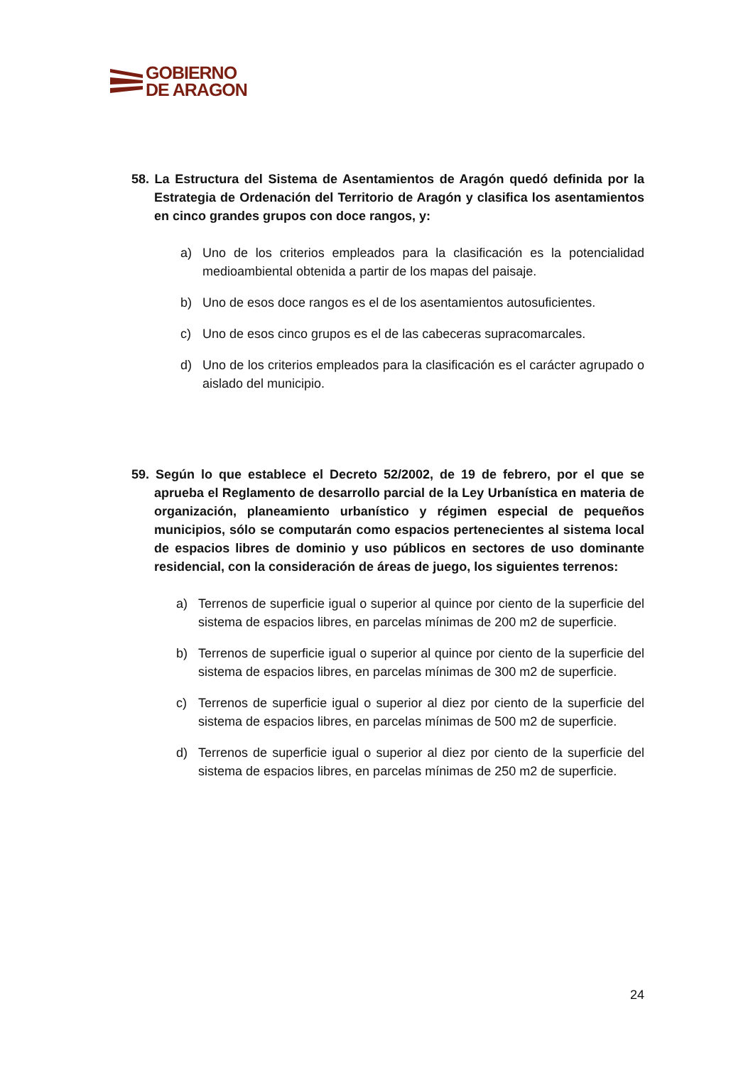GOBIERNO
DE ARAGON
58. La Estructura del Sistema de Asentamientos de Aragón quedó definida por la Estrategia de Ordenación del Territorio de Aragón y clasifica los asentamientos en cinco grandes grupos con doce rangos, y:
a) Uno de los criterios empleados para la clasificación es la potencialidad medioambiental obtenida a partir de los mapas del paisaje.
b) Uno de esos doce rangos es el de los asentamientos autosuficientes.
c) Uno de esos cinco grupos es el de las cabeceras supracomarcales.
d) Uno de los criterios empleados para la clasificación es el carácter agrupado o aislado del municipio.
59. Según lo que establece el Decreto 52/2002, de 19 de febrero, por el que se aprueba el Reglamento de desarrollo parcial de la Ley Urbanística en materia de organización, planeamiento urbanístico y régimen especial de pequeños municipios, sólo se computarán como espacios pertenecientes al sistema local de espacios libres de dominio y uso públicos en sectores de uso dominante residencial, con la consideración de áreas de juego, los siguientes terrenos:
a) Terrenos de superficie igual o superior al quince por ciento de la superficie del sistema de espacios libres, en parcelas mínimas de 200 m2 de superficie.
b) Terrenos de superficie igual o superior al quince por ciento de la superficie del sistema de espacios libres, en parcelas mínimas de 300 m2 de superficie.
c) Terrenos de superficie igual o superior al diez por ciento de la superficie del sistema de espacios libres, en parcelas mínimas de 500 m2 de superficie.
d) Terrenos de superficie igual o superior al diez por ciento de la superficie del sistema de espacios libres, en parcelas mínimas de 250 m2 de superficie.
24